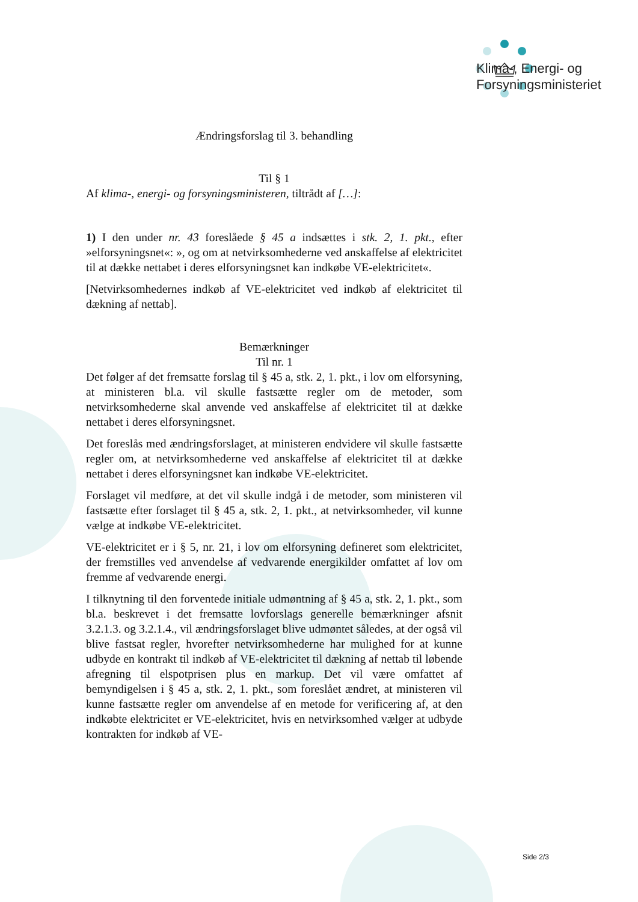Klima-, Energi- og
Forsyningsministeriet
Ændringsforslag til 3. behandling
Til § 1
Af klima-, energi- og forsyningsministeren, tiltrådt af […]:
1) I den under nr. 43 foreslåede § 45 a indsættes i stk. 2, 1. pkt., efter »elforsyningsnet«: », og om at netvirksomhederne ved anskaffelse af elektricitet til at dække nettabet i deres elforsyningsnet kan indkøbe VE-elektricitet«.
[Netvirksomhedernes indkøb af VE-elektricitet ved indkøb af elektricitet til dækning af nettab].
Bemærkninger
Til nr. 1
Det følger af det fremsatte forslag til § 45 a, stk. 2, 1. pkt., i lov om elforsyning, at ministeren bl.a. vil skulle fastsætte regler om de metoder, som netvirksomhederne skal anvende ved anskaffelse af elektricitet til at dække nettabet i deres elforsyningsnet.
Det foreslås med ændringsforslaget, at ministeren endvidere vil skulle fastsætte regler om, at netvirksomhederne ved anskaffelse af elektricitet til at dække nettabet i deres elforsyningsnet kan indkøbe VE-elektricitet.
Forslaget vil medføre, at det vil skulle indgå i de metoder, som ministeren vil fastsætte efter forslaget til § 45 a, stk. 2, 1. pkt., at netvirksomheder, vil kunne vælge at indkøbe VE-elektricitet.
VE-elektricitet er i § 5, nr. 21, i lov om elforsyning defineret som elektricitet, der fremstilles ved anvendelse af vedvarende energikilder omfattet af lov om fremme af vedvarende energi.
I tilknytning til den forventede initiale udmøntning af § 45 a, stk. 2, 1. pkt., som bl.a. beskrevet i det fremsatte lovforslags generelle bemærkninger afsnit 3.2.1.3. og 3.2.1.4., vil ændringsforslaget blive udmøntet således, at der også vil blive fastsat regler, hvorefter netvirksomhederne har mulighed for at kunne udbyde en kontrakt til indkøb af VE-elektricitet til dækning af nettab til løbende afregning til elspotprisen plus en markup. Det vil være omfattet af bemyndigelsen i § 45 a, stk. 2, 1. pkt., som foreslået ændret, at ministeren vil kunne fastsætte regler om anvendelse af en metode for verificering af, at den indkøbte elektricitet er VE-elektricitet, hvis en netvirksomhed vælger at udbyde kontrakten for indkøb af VE-
Side 2/3